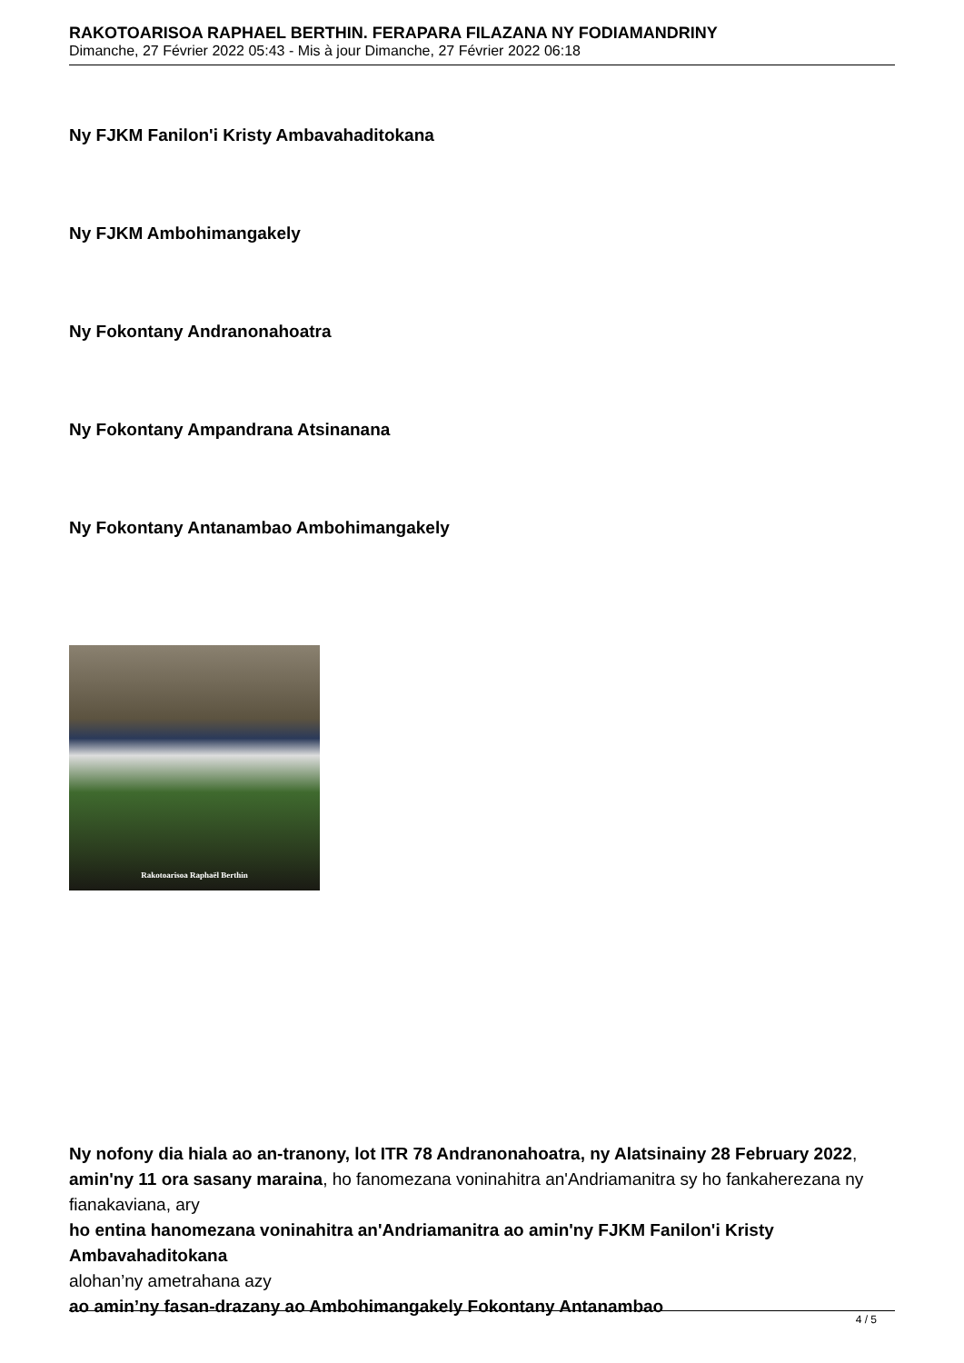RAKOTOARISOA RAPHAEL BERTHIN. FERAPARA FILAZANA NY FODIAMANDRINY
Dimanche, 27 Février 2022 05:43 - Mis à jour Dimanche, 27 Février 2022 06:18
Ny FJKM Fanilon'i Kristy Ambavahaditokana
Ny FJKM Ambohimangakely
Ny Fokontany Andranonahoatra
Ny Fokontany Ampandrana Atsinanana
Ny Fokontany Antanambao Ambohimangakely
Rakotoarisoa Raphaël Berthin
Ny nofony dia hiala ao an-tranony, lot ITR 78 Andranonahoatra, ny Alatsinainy 28 February 2022, amin'ny 11 ora sasany maraina, ho fanomezana voninahitra an'Andriamanitra sy ho fankaherezana ny fianakaviana, ary
ho entina hanomezana voninahitra an'Andriamanitra ao amin'ny FJKM Fanilon'i Kristy Ambavahaditokana
alohan’ny ametrahana azy
ao amin’ny fasan-drazany ao Ambohimangakely Fokontany Antanambao
4 / 5